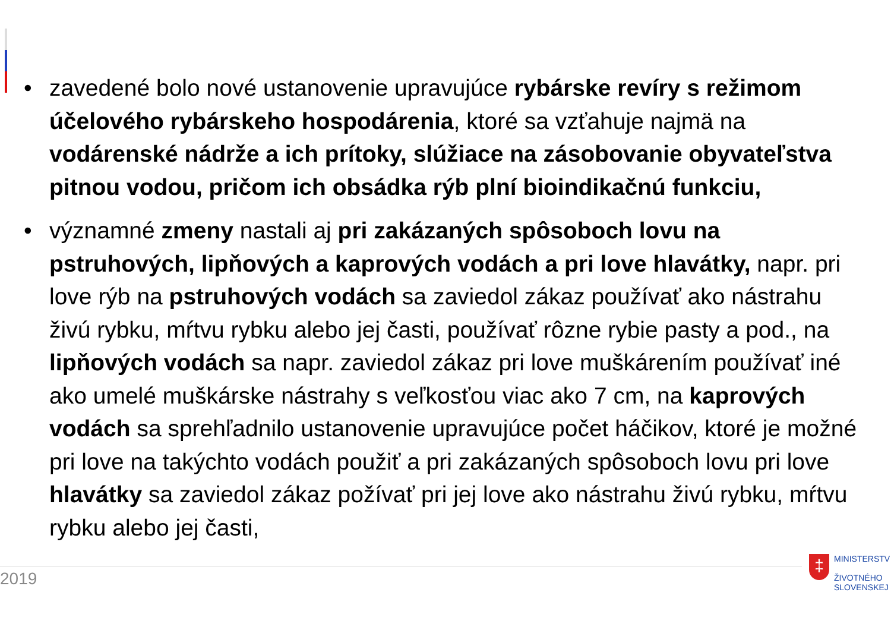• zavedené bolo nové ustanovenie upravujúce rybárske revíry s režimom účelového rybárskeho hospodárenia, ktoré sa vzťahuje najmä na vodárenské nádrže a ich prítoky, slúžiace na zásobovanie obyvateľstva pitnou vodou, pričom ich obsádka rýb plní bioindikačnú funkciu,
• významné zmeny nastali aj pri zakázaných spôsoboch lovu na pstruhových, lipňových a kaprových vodách a pri love hlavátky, napr. pri love rýb na pstruhových vodách sa zaviedol zákaz používať ako nástrahu živú rybku, mŕtvu rybku alebo jej časti, používať rôzne rybie pasty a pod., na lipňových vodách sa napr. zaviedol zákaz pri love muškárením používať iné ako umelé muškárske nástrahy s veľkosťou viac ako 7 cm, na kaprových vodách sa sprehľadnilo ustanovenie upravujúce počet háčikov, ktoré je možné pri love na takýchto vodách použiť a pri zakázaných spôsoboch lovu pri love hlavátky sa zaviedol zákaz požívať pri jej love ako nástrahu živú rybku, mŕtvu rybku alebo jej časti,
2019
‡
MINISTERSTV
ŽIVOTNÉHO
SLOVENSKEJ